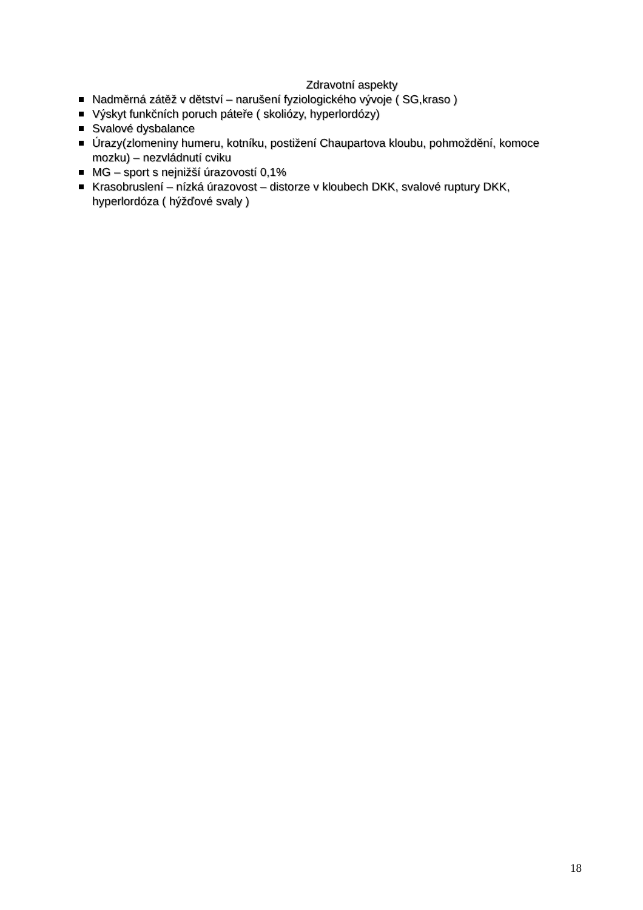Zdravotní aspekty
Nadměrná zátěž v dětství – narušení fyziologického vývoje ( SG,kraso )
Výskyt funkčních poruch páteře ( skoliózy, hyperlordózy)
Svalové dysbalance
Úrazy(zlomeniny humeru, kotníku, postižení Chaupartova kloubu, pohmoždění, komoce mozku) – nezvládnutí cviku
MG – sport s nejnižší úrazovostí 0,1%
Krasobruslení – nízká úrazovost – distorze v kloubech DKK, svalové ruptury DKK, hyperlordóza ( hýžďové svaly )
18